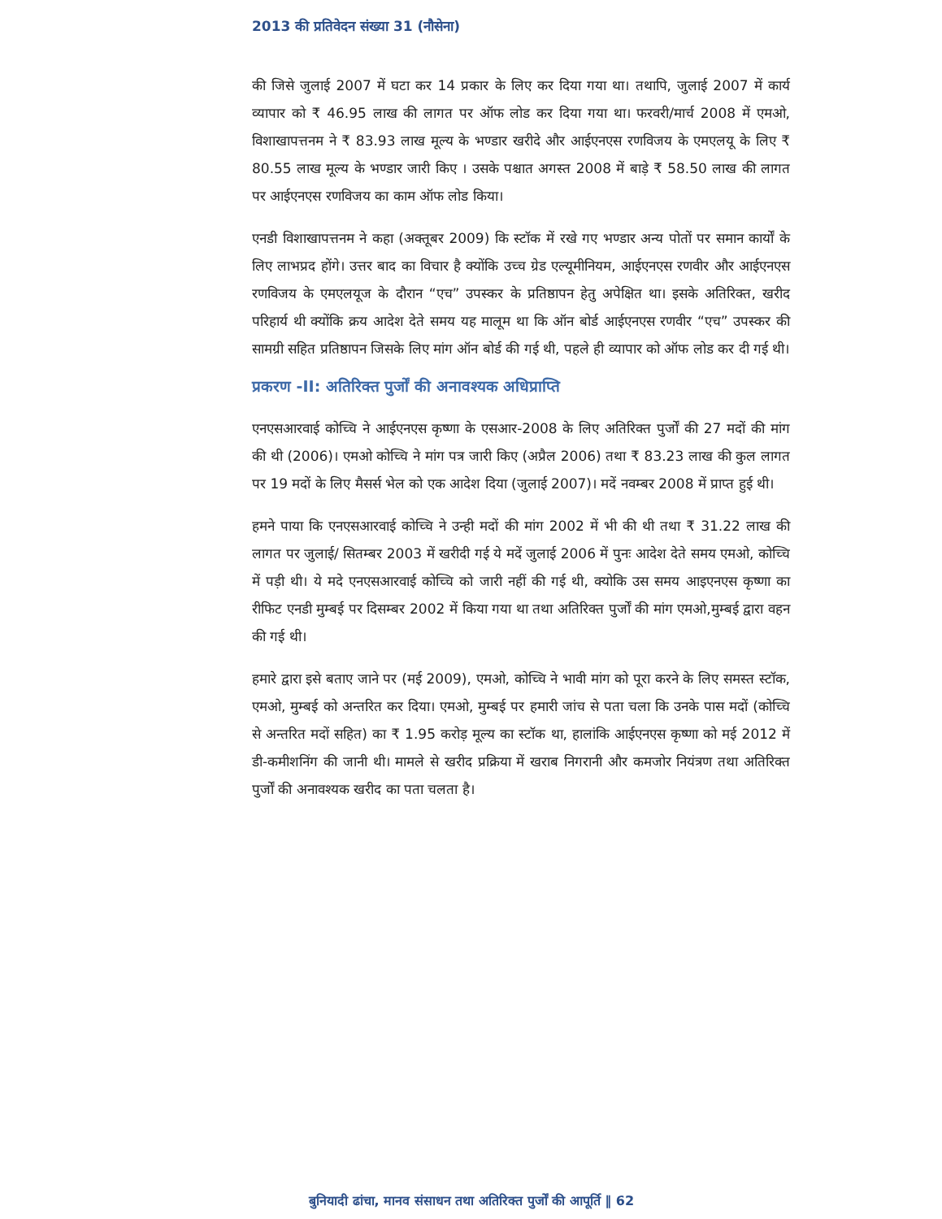2013 की प्रतिवेदन संख्या 31 (नौसेना)
की जिसे जुलाई 2007 में घटा कर 14 प्रकार के लिए कर दिया गया था। तथापि, जुलाई 2007 में कार्य व्यापार को ₹ 46.95 लाख की लागत पर ऑफ लोड कर दिया गया था। फरवरी/मार्च 2008 में एमओ, विशाखापत्तनम ने ₹ 83.93 लाख मूल्य के भण्डार खरीदे और आईएनएस रणविजय के एमएलयू के लिए ₹ 80.55 लाख मूल्य के भण्डार जारी किए । उसके पश्चात अगस्त 2008 में बाड़े ₹ 58.50 लाख की लागत पर आईएनएस रणविजय का काम ऑफ लोड किया।
एनडी विशाखापत्तनम ने कहा (अक्तूबर 2009) कि स्टॉक में रखे गए भण्डार अन्य पोतों पर समान कार्यों के लिए लाभप्रद होंगे। उत्तर बाद का विचार है क्योंकि उच्च ग्रेड एल्यूमीनियम, आईएनएस रणवीर और आईएनएस रणविजय के एमएलयूज के दौरान “एच” उपस्कर के प्रतिष्ठापन हेतु अपेक्षित था। इसके अतिरिक्त, खरीद परिहार्य थी क्योंकि क्रय आदेश देते समय यह मालूम था कि ऑन बोर्ड आईएनएस रणवीर “एच” उपस्कर की सामग्री सहित प्रतिष्ठापन जिसके लिए मांग ऑन बोर्ड की गई थी, पहले ही व्यापार को ऑफ लोड कर दी गई थी।
प्रकरण -II: अतिरिक्त पुर्जों की अनावश्यक अधिप्राप्ति
एनएसआरवाई कोच्चि ने आईएनएस कृष्णा के एसआर-2008 के लिए अतिरिक्त पुर्जों की 27 मदों की मांग की थी (2006)। एमओ कोच्चि ने मांग पत्र जारी किए (अप्रैल 2006) तथा ₹ 83.23 लाख की कुल लागत पर 19 मदों के लिए मैसर्स भेल को एक आदेश दिया (जुलाई 2007)। मदें नवम्बर 2008 में प्राप्त हुई थी।
हमने पाया कि एनएसआरवाई कोच्चि ने उन्ही मदों की मांग 2002 में भी की थी तथा ₹ 31.22 लाख की लागत पर जुलाई/ सितम्बर 2003 में खरीदी गई ये मदें जुलाई 2006 में पुनः आदेश देते समय एमओ, कोच्चि में पड़ी थी। ये मदे एनएसआरवाई कोच्चि को जारी नहीं की गई थी, क्योकि उस समय आइएनएस कृष्णा का रीफिट एनडी मुम्बई पर दिसम्बर 2002 में किया गया था तथा अतिरिक्त पुर्जों की मांग एमओ,मुम्बई द्वारा वहन की गई थी।
हमारे द्वारा इसे बताए जाने पर (मई 2009), एमओ, कोच्चि ने भावी मांग को पूरा करने के लिए समस्त स्टॉक, एमओ, मुम्बई को अन्तरित कर दिया। एमओ, मुम्बई पर हमारी जांच से पता चला कि उनके पास मदों (कोच्चि से अन्तरित मदों सहित) का ₹ 1.95 करोड़ मूल्य का स्टॉक था, हालांकि आईएनएस कृष्णा को मई 2012 में डी-कमीशनिंग की जानी थी। मामले से खरीद प्रक्रिया में खराब निगरानी और कमजोर नियंत्रण तथा अतिरिक्त पुर्जों की अनावश्यक खरीद का पता चलता है।
बुनियादी ढांचा, मानव संसाधन तथा अतिरिक्त पुर्जों की आपूर्ति ‖ 62